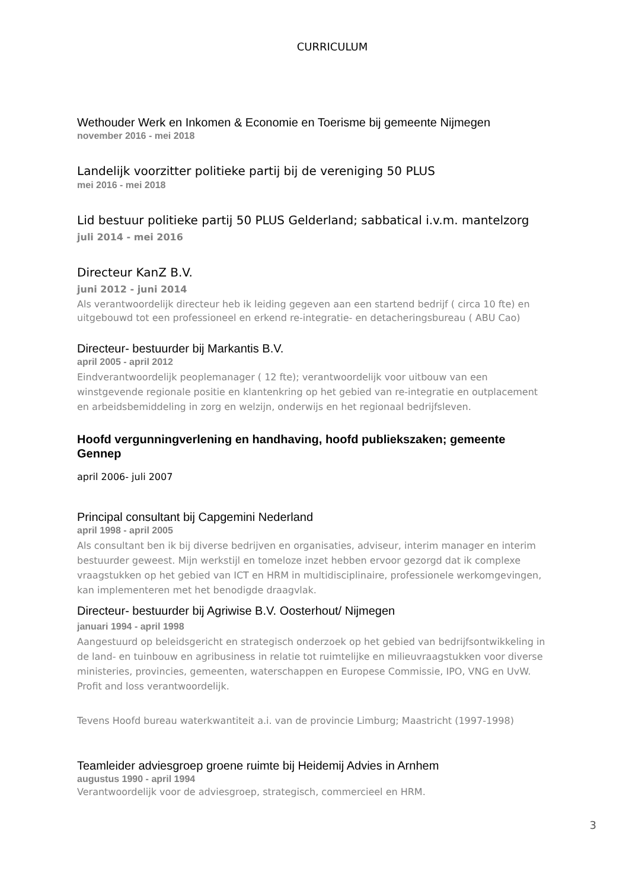CURRICULUM
Wethouder Werk en Inkomen & Economie en Toerisme bij gemeente Nijmegen
november 2016 - mei 2018
Landelijk voorzitter politieke partij bij de vereniging 50 PLUS
mei 2016 - mei 2018
Lid bestuur politieke partij 50 PLUS Gelderland; sabbatical i.v.m. mantelzorg
juli 2014 - mei 2016
Directeur KanZ B.V.
juni 2012 - juni 2014
Als verantwoordelijk directeur heb ik leiding gegeven aan een startend bedrijf ( circa 10 fte) en uitgebouwd tot een professioneel en erkend re-integratie- en detacheringsbureau ( ABU Cao)
Directeur- bestuurder bij Markantis B.V.
april 2005 - april 2012
Eindverantwoordelijk peoplemanager ( 12 fte); verantwoordelijk voor uitbouw van een winstgevende regionale positie en klantenkring op het gebied van re-integratie en outplacement en arbeidsbemiddeling in zorg en welzijn, onderwijs en het regionaal bedrijfsleven.
Hoofd vergunningverlening en handhaving, hoofd publiekszaken; gemeente Gennep
april 2006- juli 2007
Principal consultant bij Capgemini Nederland
april 1998 - april 2005
Als consultant ben ik bij diverse bedrijven en organisaties, adviseur, interim manager en interim bestuurder geweest. Mijn werkstijl en tomeloze inzet hebben ervoor gezorgd dat ik complexe vraagstukken op het gebied van ICT en HRM in multidisciplinaire, professionele werkomgevingen, kan implementeren met het benodigde draagvlak.
Directeur- bestuurder bij Agriwise B.V. Oosterhout/ Nijmegen
januari 1994 - april 1998
Aangestuurd op beleidsgericht en strategisch onderzoek op het gebied van bedrijfsontwikkeling in de land- en tuinbouw en agribusiness in relatie tot ruimtelijke en milieuvraagstukken voor diverse ministeries, provincies, gemeenten, waterschappen en Europese Commissie, IPO, VNG en UvW. Profit and loss verantwoordelijk.
Tevens Hoofd bureau waterkwantiteit a.i. van de provincie Limburg; Maastricht (1997-1998)
Teamleider adviesgroep groene ruimte bij Heidemij Advies in Arnhem
augustus 1990 - april 1994
Verantwoordelijk voor de adviesgroep, strategisch, commercieel en HRM.
3